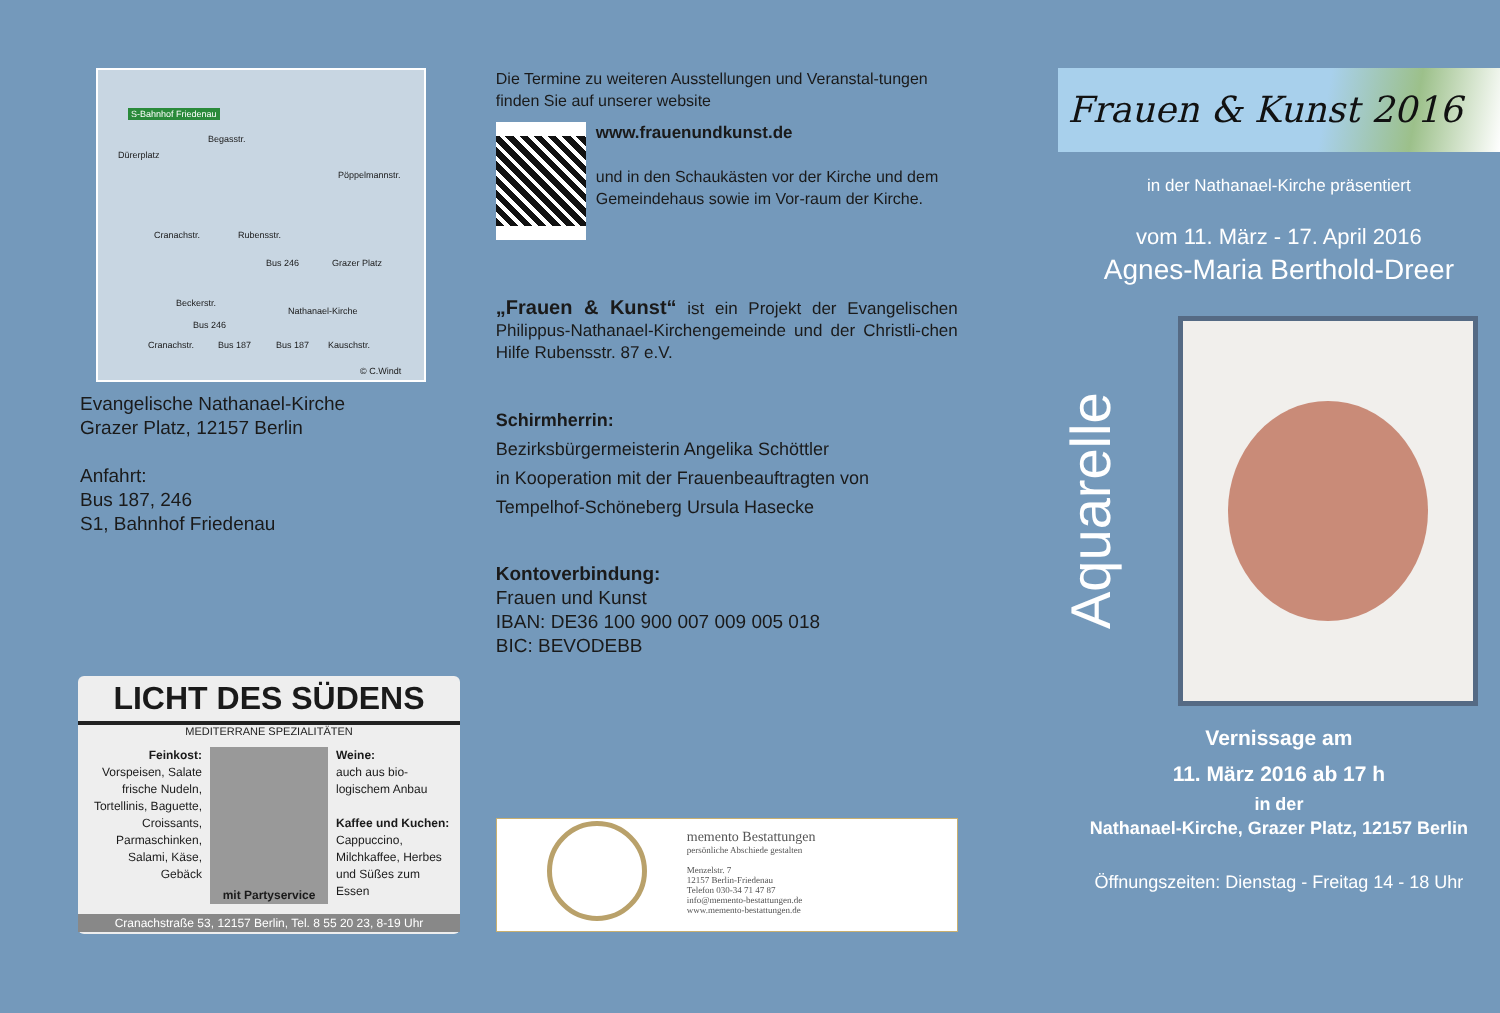S-Bahnhof Friedenau
Dürerplatz
Begasstr.
Pöppelmannstr.
Cranachstr. Rubensstr.
Bus 246 Grazer Platz
Beckerstr.
Nathanael-Kirche
Bus 246
Cranachstr. Bus 187 Bus 187 Kauschstr.
© C.Windt
Evangelische Nathanael-Kirche
Grazer Platz, 12157 Berlin
Anfahrt:
Bus 187, 246
S1, Bahnhof Friedenau
LICHT DES SÜDENS
MEDITERRANE SPEZIALITÄTEN
Feinkost:
Vorspeisen, Salate frische Nudeln, Tortellinis, Baguette, Croissants, Parmaschinken, Salami, Käse, Gebäck
mit Partyservice
Weine:
auch aus bio-logischem Anbau
Kaffee und Kuchen:
Cappuccino, Milchkaffee, Herbes und Süßes zum Essen
Cranachstraße 53, 12157 Berlin, Tel. 8 55 20 23, 8-19 Uhr
Die Termine zu weiteren Ausstellungen und Veranstal-tungen finden Sie auf unserer website
www.frauenundkunst.de
und in den Schaukästen vor der Kirche und dem Gemeindehaus sowie im Vor-raum der Kirche.
„Frauen & Kunst“ ist ein Projekt der Evangelischen Philippus-Nathanael-Kirchengemeinde und der Christli-chen Hilfe Rubensstr. 87 e.V.
Schirmherrin:
Bezirksbürgermeisterin Angelika Schöttler
in Kooperation mit der Frauenbeauftragten von
Tempelhof-Schöneberg Ursula Hasecke
Kontoverbindung:
Frauen und Kunst
IBAN: DE36 100 900 007 009 005 018
BIC: BEVODEBB
memento Bestattungen
persönliche Abschiede gestalten
Menzelstr. 7
12157 Berlin-Friedenau
Telefon 030-34 71 47 87
info@memento-bestattungen.de
www.memento-bestattungen.de
Frauen & Kunst 2016
in der Nathanael-Kirche präsentiert
vom 11. März - 17. April 2016
Agnes-Maria Berthold-Dreer
Aquarelle
Vernissage am
11. März 2016 ab 17 h
in der
Nathanael-Kirche, Grazer Platz, 12157 Berlin
Öffnungszeiten: Dienstag - Freitag 14 - 18 Uhr